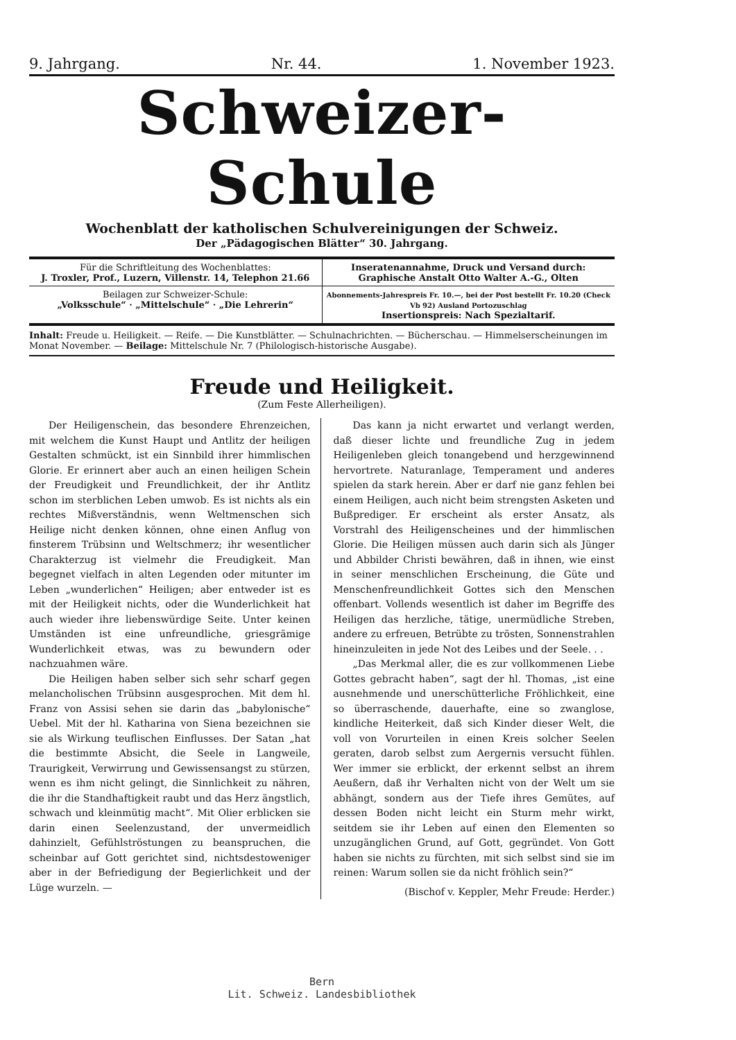9. Jahrgang. Nr. 44. 1. November 1923.
Schweizer-Schule
Wochenblatt der katholischen Schulvereinigungen der Schweiz.
Der „Pädagogischen Blätter“ 30. Jahrgang.
Für die Schriftleitung des Wochenblattes:
J. Troxler, Prof., Luzern, Villenstr. 14, Telephon 21.66
Inseratenannahme, Druck und Versand durch:
Graphische Anstalt Otto Walter A.-G., Olten
Beilagen zur Schweizer-Schule:
„Volksschule“ · „Mittelschule“ · „Die Lehrerin“
Abonnements-Jahrespreis Fr. 10.—, bei der Post bestellt Fr. 10.20 (Check Vb 92) Ausland Portozuschlag
Insertionspreis: Nach Spezialtarif.
Inhalt: Freude u. Heiligkeit. — Reife. — Die Kunstblätter. — Schulnachrichten. — Bücherschau. — Himmelserscheinungen im Monat November. — Beilage: Mittelschule Nr. 7 (Philologisch-historische Ausgabe).
Freude und Heiligkeit.
(Zum Feste Allerheiligen).
Der Heiligenschein, das besondere Ehrenzeichen, mit welchem die Kunst Haupt und Antlitz der heiligen Gestalten schmückt, ist ein Sinnbild ihrer himmlischen Glorie. Er erinnert aber auch an einen heiligen Schein der Freudigkeit und Freundlichkeit, der ihr Antlitz schon im sterblichen Leben umwob. Es ist nichts als ein rechtes Mißverständnis, wenn Weltmenschen sich Heilige nicht denken können, ohne einen Anflug von finsterem Trübsinn und Weltschmerz; ihr wesentlicher Charakterzug ist vielmehr die Freudigkeit. Man begegnet vielfach in alten Legenden oder mitunter im Leben „wunderlichen“ Heiligen; aber entweder ist es mit der Heiligkeit nichts, oder die Wunderlichkeit hat auch wieder ihre liebenswürdige Seite. Unter keinen Umständen ist eine unfreundliche, griesgrämige Wunderlichkeit etwas, was zu bewundern oder nachzuahmen wäre.
Die Heiligen haben selber sich sehr scharf gegen melancholischen Trübsinn ausgesprochen. Mit dem hl. Franz von Assisi sehen sie darin das „babylonische“ Uebel. Mit der hl. Katharina von Siena bezeichnen sie sie als Wirkung teuflischen Einflusses. Der Satan „hat die bestimmte Absicht, die Seele in Langweile, Traurigkeit, Verwirrung und Gewissensangst zu stürzen, wenn es ihm nicht gelingt, die Sinnlichkeit zu nähren, die ihr die Standhaftigkeit raubt und das Herz ängstlich, schwach und kleinmütig macht“. Mit Olier erblicken sie darin einen Seelenzustand, der unvermeidlich dahinzielt, Gefühlströstungen zu beanspruchen, die scheinbar auf Gott gerichtet sind, nichtsdestoweniger aber in der Befriedigung der Begierlichkeit und der Lüge wurzeln. —
Das kann ja nicht erwartet und verlangt werden, daß dieser lichte und freundliche Zug in jedem Heiligenleben gleich tonangebend und herzgewinnend hervortrete. Naturanlage, Temperament und anderes spielen da stark herein. Aber er darf nie ganz fehlen bei einem Heiligen, auch nicht beim strengsten Asketen und Bußprediger. Er erscheint als erster Ansatz, als Vorstrahl des Heiligenscheines und der himmlischen Glorie. Die Heiligen müssen auch darin sich als Jünger und Abbilder Christi bewähren, daß in ihnen, wie einst in seiner menschlichen Erscheinung, die Güte und Menschenfreundlichkeit Gottes sich den Menschen offenbart. Vollends wesentlich ist daher im Begriffe des Heiligen das herzliche, tätige, unermüdliche Streben, andere zu erfreuen, Betrübte zu trösten, Sonnenstrahlen hineinzuleiten in jede Not des Leibes und der Seele. . .
„Das Merkmal aller, die es zur vollkommenen Liebe Gottes gebracht haben“, sagt der hl. Thomas, „ist eine ausnehmende und unerschütterliche Fröhlichkeit, eine so überraschende, dauerhafte, eine so zwanglose, kindliche Heiterkeit, daß sich Kinder dieser Welt, die voll von Vorurteilen in einen Kreis solcher Seelen geraten, darob selbst zum Aergernis versucht fühlen. Wer immer sie erblickt, der erkennt selbst an ihrem Aeußern, daß ihr Verhalten nicht von der Welt um sie abhängt, sondern aus der Tiefe ihres Gemütes, auf dessen Boden nicht leicht ein Sturm mehr wirkt, seitdem sie ihr Leben auf einen den Elementen so unzugänglichen Grund, auf Gott, gegründet. Von Gott haben sie nichts zu fürchten, mit sich selbst sind sie im reinen: Warum sollen sie da nicht fröhlich sein?“
(Bischof v. Keppler, Mehr Freude: Herder.)
Bern
Lit. Schweiz. Landesbibliothek